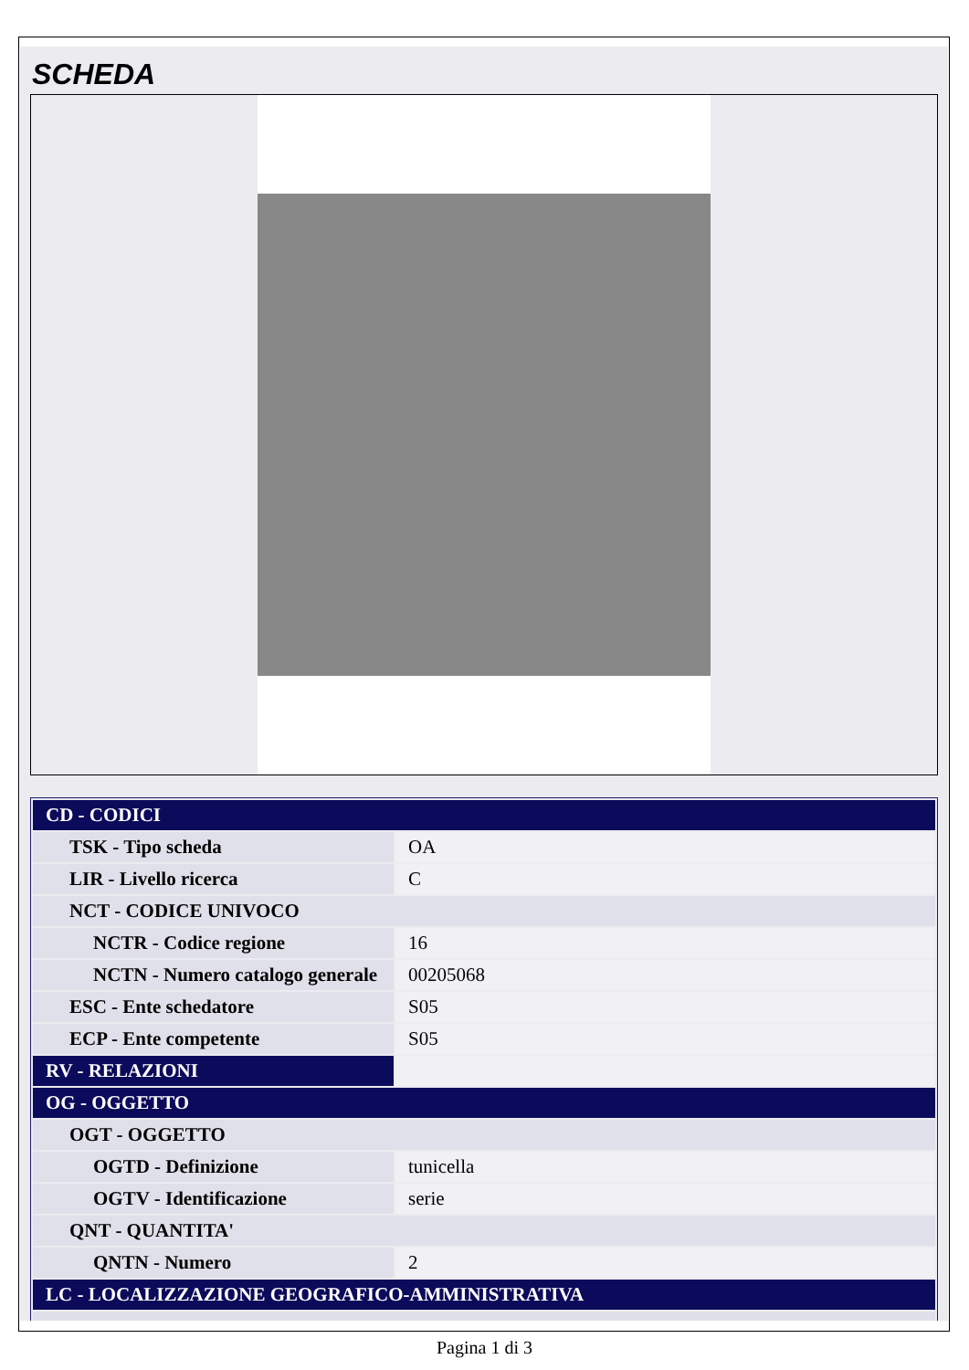SCHEDA
| CD - CODICI | |
| TSK - Tipo scheda | OA |
| LIR - Livello ricerca | C |
| NCT - CODICE UNIVOCO | |
| NCTR - Codice regione | 16 |
| NCTN - Numero catalogo generale | 00205068 |
| ESC - Ente schedatore | S05 |
| ECP - Ente competente | S05 |
| RV - RELAZIONI | |
| OG - OGGETTO | |
| OGT - OGGETTO | |
| OGTD - Definizione | tunicella |
| OGTV - Identificazione | serie |
| QNT - QUANTITA' | |
| QNTN - Numero | 2 |
| LC - LOCALIZZAZIONE GEOGRAFICO-AMMINISTRATIVA | |
Pagina 1 di 3